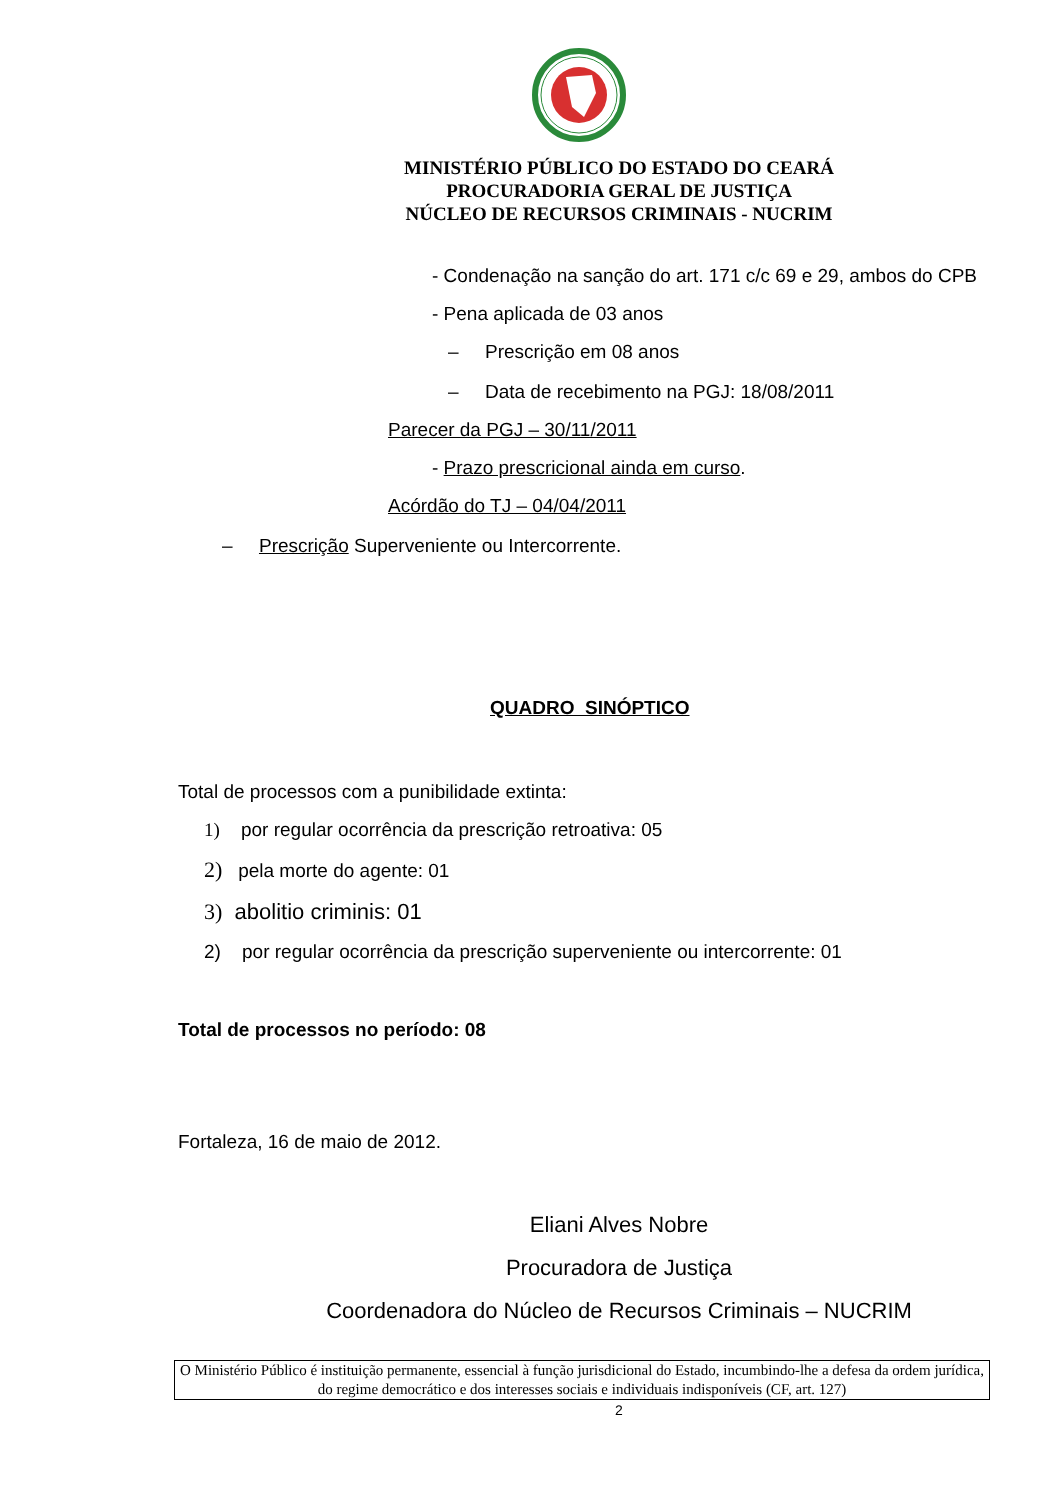MINISTÉRIO PÚBLICO DO ESTADO DO CEARÁ
PROCURADORIA GERAL DE JUSTIÇA
NÚCLEO DE RECURSOS CRIMINAIS - NUCRIM
- Condenação na sanção do art. 171 c/c 69 e 29, ambos do CPB
- Pena aplicada de 03 anos
– Prescrição em 08 anos
– Data de recebimento na PGJ: 18/08/2011
Parecer da PGJ – 30/11/2011
- Prazo prescricional ainda em curso.
Acórdão do TJ – 04/04/2011
– Prescrição Superveniente ou Intercorrente.
QUADRO SINÓPTICO
Total de processos com a punibilidade extinta:
1) por regular ocorrência da prescrição retroativa: 05
2) pela morte do agente: 01
3) abolitio criminis: 01
2) por regular ocorrência da prescrição superveniente ou intercorrente: 01
Total de processos no período: 08
Fortaleza, 16 de maio de 2012.
Eliani Alves Nobre
Procuradora de Justiça
Coordenadora do Núcleo de Recursos Criminais – NUCRIM
O Ministério Público é instituição permanente, essencial à função jurisdicional do Estado, incumbindo-lhe a defesa da ordem jurídica, do regime democrático e dos interesses sociais e individuais indisponíveis (CF, art. 127)
2